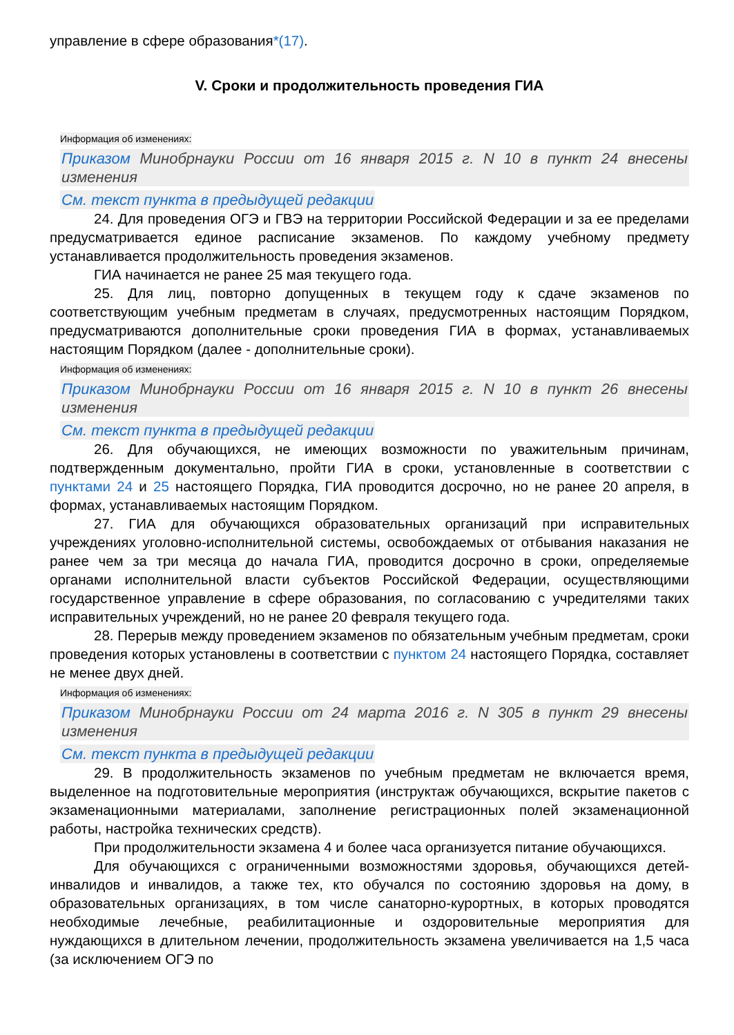управление в сфере образования*(17).
V. Сроки и продолжительность проведения ГИА
Информация об изменениях:
Приказом Минобрнауки России от 16 января 2015 г. N 10 в пункт 24 внесены изменения
См. текст пункта в предыдущей редакции
24. Для проведения ОГЭ и ГВЭ на территории Российской Федерации и за ее пределами предусматривается единое расписание экзаменов. По каждому учебному предмету устанавливается продолжительность проведения экзаменов.
ГИА начинается не ранее 25 мая текущего года.
25. Для лиц, повторно допущенных в текущем году к сдаче экзаменов по соответствующим учебным предметам в случаях, предусмотренных настоящим Порядком, предусматриваются дополнительные сроки проведения ГИА в формах, устанавливаемых настоящим Порядком (далее - дополнительные сроки).
Информация об изменениях:
Приказом Минобрнауки России от 16 января 2015 г. N 10 в пункт 26 внесены изменения
См. текст пункта в предыдущей редакции
26. Для обучающихся, не имеющих возможности по уважительным причинам, подтвержденным документально, пройти ГИА в сроки, установленные в соответствии с пунктами 24 и 25 настоящего Порядка, ГИА проводится досрочно, но не ранее 20 апреля, в формах, устанавливаемых настоящим Порядком.
27. ГИА для обучающихся образовательных организаций при исправительных учреждениях уголовно-исполнительной системы, освобождаемых от отбывания наказания не ранее чем за три месяца до начала ГИА, проводится досрочно в сроки, определяемые органами исполнительной власти субъектов Российской Федерации, осуществляющими государственное управление в сфере образования, по согласованию с учредителями таких исправительных учреждений, но не ранее 20 февраля текущего года.
28. Перерыв между проведением экзаменов по обязательным учебным предметам, сроки проведения которых установлены в соответствии с пунктом 24 настоящего Порядка, составляет не менее двух дней.
Информация об изменениях:
Приказом Минобрнауки России от 24 марта 2016 г. N 305 в пункт 29 внесены изменения
См. текст пункта в предыдущей редакции
29. В продолжительность экзаменов по учебным предметам не включается время, выделенное на подготовительные мероприятия (инструктаж обучающихся, вскрытие пакетов с экзаменационными материалами, заполнение регистрационных полей экзаменационной работы, настройка технических средств).
При продолжительности экзамена 4 и более часа организуется питание обучающихся.
Для обучающихся с ограниченными возможностями здоровья, обучающихся детей-инвалидов и инвалидов, а также тех, кто обучался по состоянию здоровья на дому, в образовательных организациях, в том числе санаторно-курортных, в которых проводятся необходимые лечебные, реабилитационные и оздоровительные мероприятия для нуждающихся в длительном лечении, продолжительность экзамена увеличивается на 1,5 часа (за исключением ОГЭ по